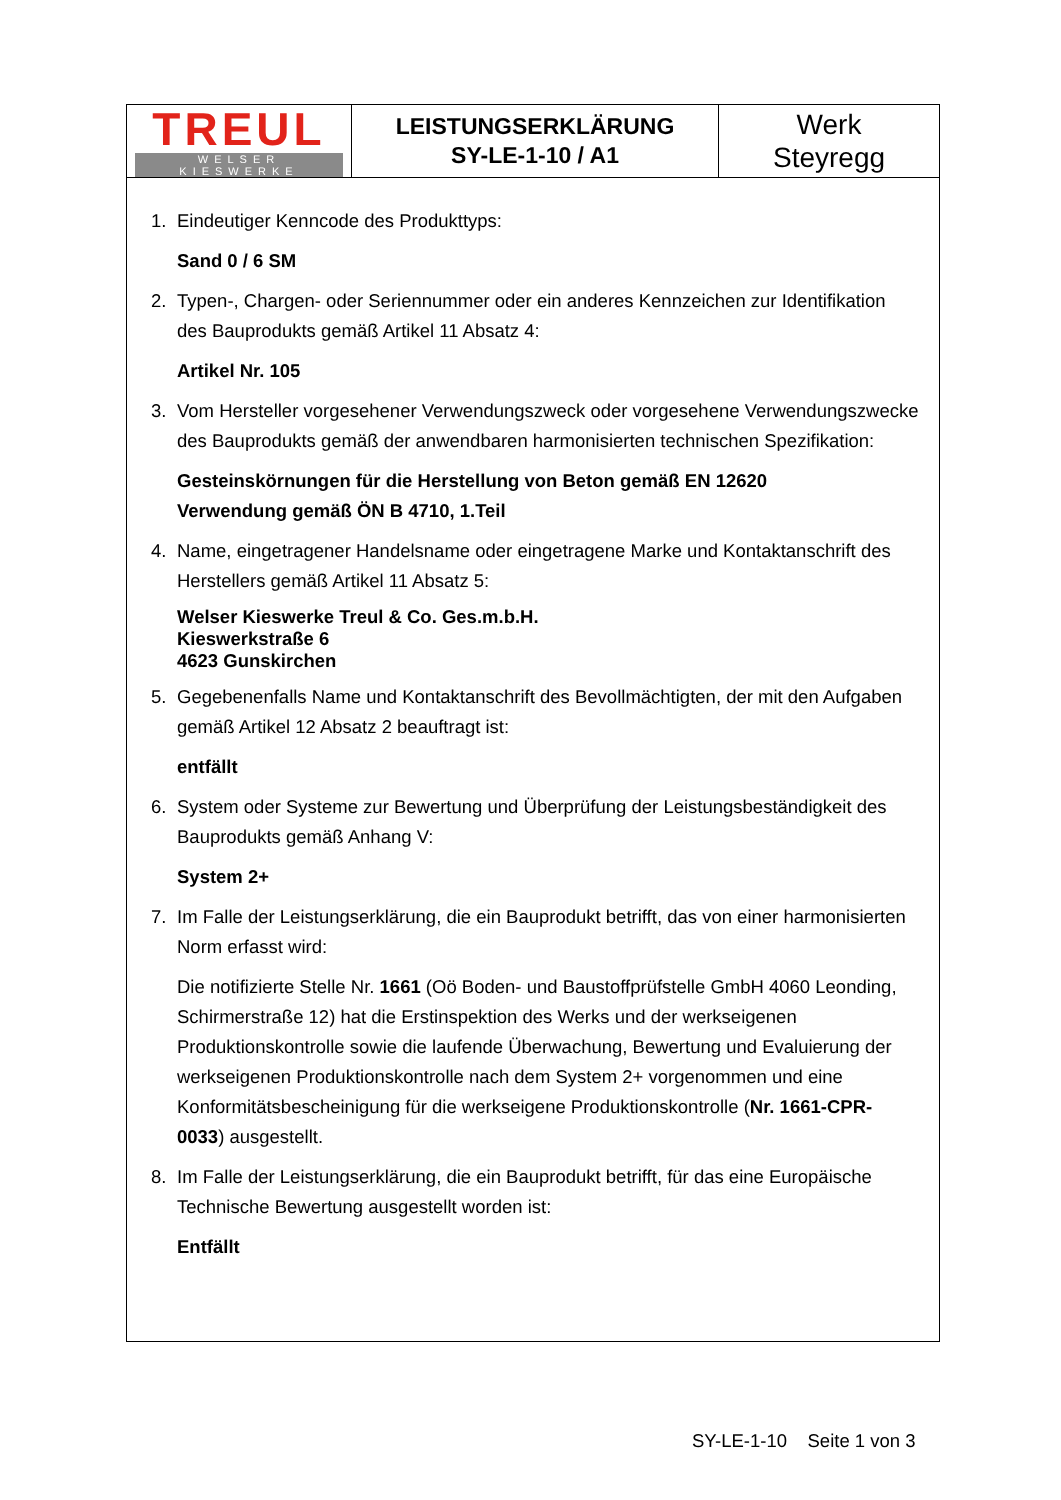| TREUL WELSER KIESWERKE | LEISTUNGSERKLÄRUNG SY-LE-1-10 / A1 | Werk Steyregg |
1. Eindeutiger Kenncode des Produkttyps:
Sand 0 / 6 SM
2. Typen-, Chargen- oder Seriennummer oder ein anderes Kennzeichen zur Identifikation des Bauprodukts gemäß Artikel 11 Absatz 4:
Artikel Nr. 105
3. Vom Hersteller vorgesehener Verwendungszweck oder vorgesehene Verwendungszwecke des Bauprodukts gemäß der anwendbaren harmonisierten technischen Spezifikation:
Gesteinskörnungen für die Herstellung von Beton gemäß EN 12620
Verwendung gemäß ÖN B 4710, 1.Teil
4. Name, eingetragener Handelsname oder eingetragene Marke und Kontaktanschrift des Herstellers gemäß Artikel 11 Absatz 5:
Welser Kieswerke Treul & Co. Ges.m.b.H.
Kieswerkstraße 6
4623 Gunskirchen
5. Gegebenenfalls Name und Kontaktanschrift des Bevollmächtigten, der mit den Aufgaben gemäß Artikel 12 Absatz 2 beauftragt ist:
entfällt
6. System oder Systeme zur Bewertung und Überprüfung der Leistungsbeständigkeit des Bauprodukts gemäß Anhang V:
System 2+
7. Im Falle der Leistungserklärung, die ein Bauprodukt betrifft, das von einer harmonisierten Norm erfasst wird:
Die notifizierte Stelle Nr. 1661 (Oö Boden- und Baustoffprüfstelle GmbH 4060 Leonding, Schirmerstraße 12) hat die Erstinspektion des Werks und der werkseigenen Produktionskontrolle sowie die laufende Überwachung, Bewertung und Evaluierung der werkseigenen Produktionskontrolle nach dem System 2+ vorgenommen und eine Konformitätsbescheinigung für die werkseigene Produktionskontrolle (Nr. 1661-CPR-0033) ausgestellt.
8. Im Falle der Leistungserklärung, die ein Bauprodukt betrifft, für das eine Europäische Technische Bewertung ausgestellt worden ist:
Entfällt
SY-LE-1-10 Seite 1 von 3